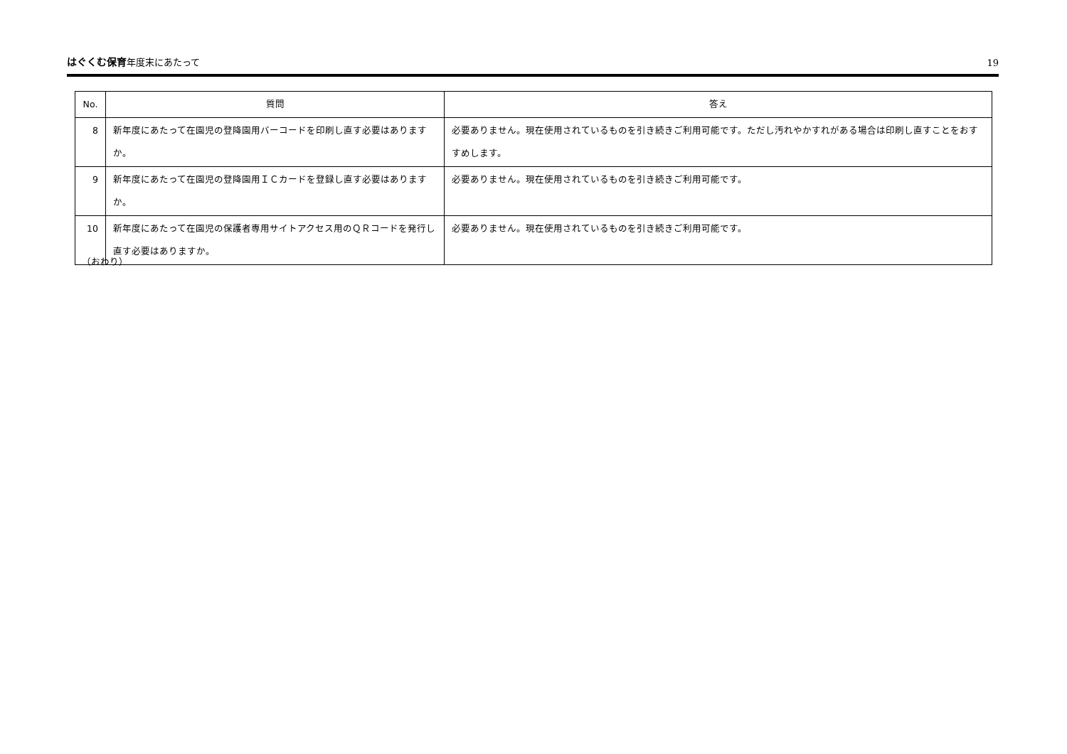はぐくむ保育年度末にあたって 19
| No. | 質問 | 答え |
| --- | --- | --- |
| 8 | 新年度にあたって在園児の登降園用バーコードを印刷し直す必要はありますか。 | 必要ありません。現在使用されているものを引き続きご利用可能です。ただし汚れやかすれがある場合は印刷し直すことをおすすめします。 |
| 9 | 新年度にあたって在園児の登降園用ＩＣカードを登録し直す必要はありますか。 | 必要ありません。現在使用されているものを引き続きご利用可能です。 |
| 10 | 新年度にあたって在園児の保護者専用サイトアクセス用のＱＲコードを発行し直す必要はありますか。 | 必要ありません。現在使用されているものを引き続きご利用可能です。 |
（おわり）